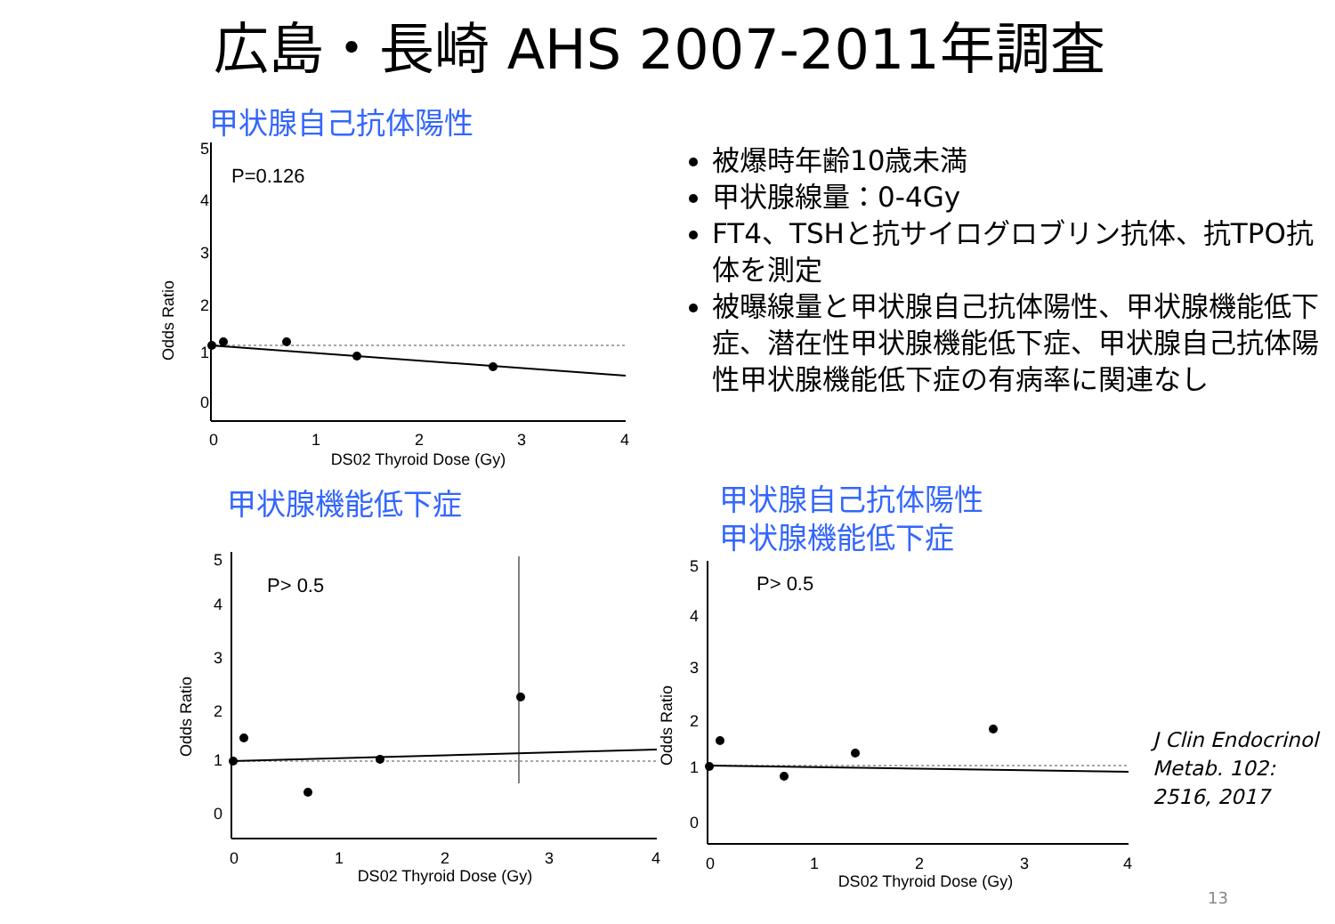広島・長崎 AHS 2007-2011年調査
甲状腺自己抗体陽性
P=0.126
Odds Ratio
5
4
3
2
1
0
0
1
2
3
4
DS02 Thyroid Dose (Gy)
被爆時年齢10歳未満
甲状腺線量：0-4Gy
FT4、TSHと抗サイログロブリン抗体、抗TPO抗体を測定
被曝線量と甲状腺自己抗体陽性、甲状腺機能低下症、潜在性甲状腺機能低下症、甲状腺自己抗体陽性甲状腺機能低下症の有病率に関連なし
甲状腺機能低下症
P> 0.5
Odds Ratio
5
4
3
2
1
0
0
1
2
3
4
DS02 Thyroid Dose (Gy)
甲状腺自己抗体陽性
甲状腺機能低下症
P> 0.5
Odds Ratio
5
4
3
2
1
0
0
1
2
3
4
DS02 Thyroid Dose (Gy)
J Clin Endocrinol
Metab. 102:
2516, 2017
13